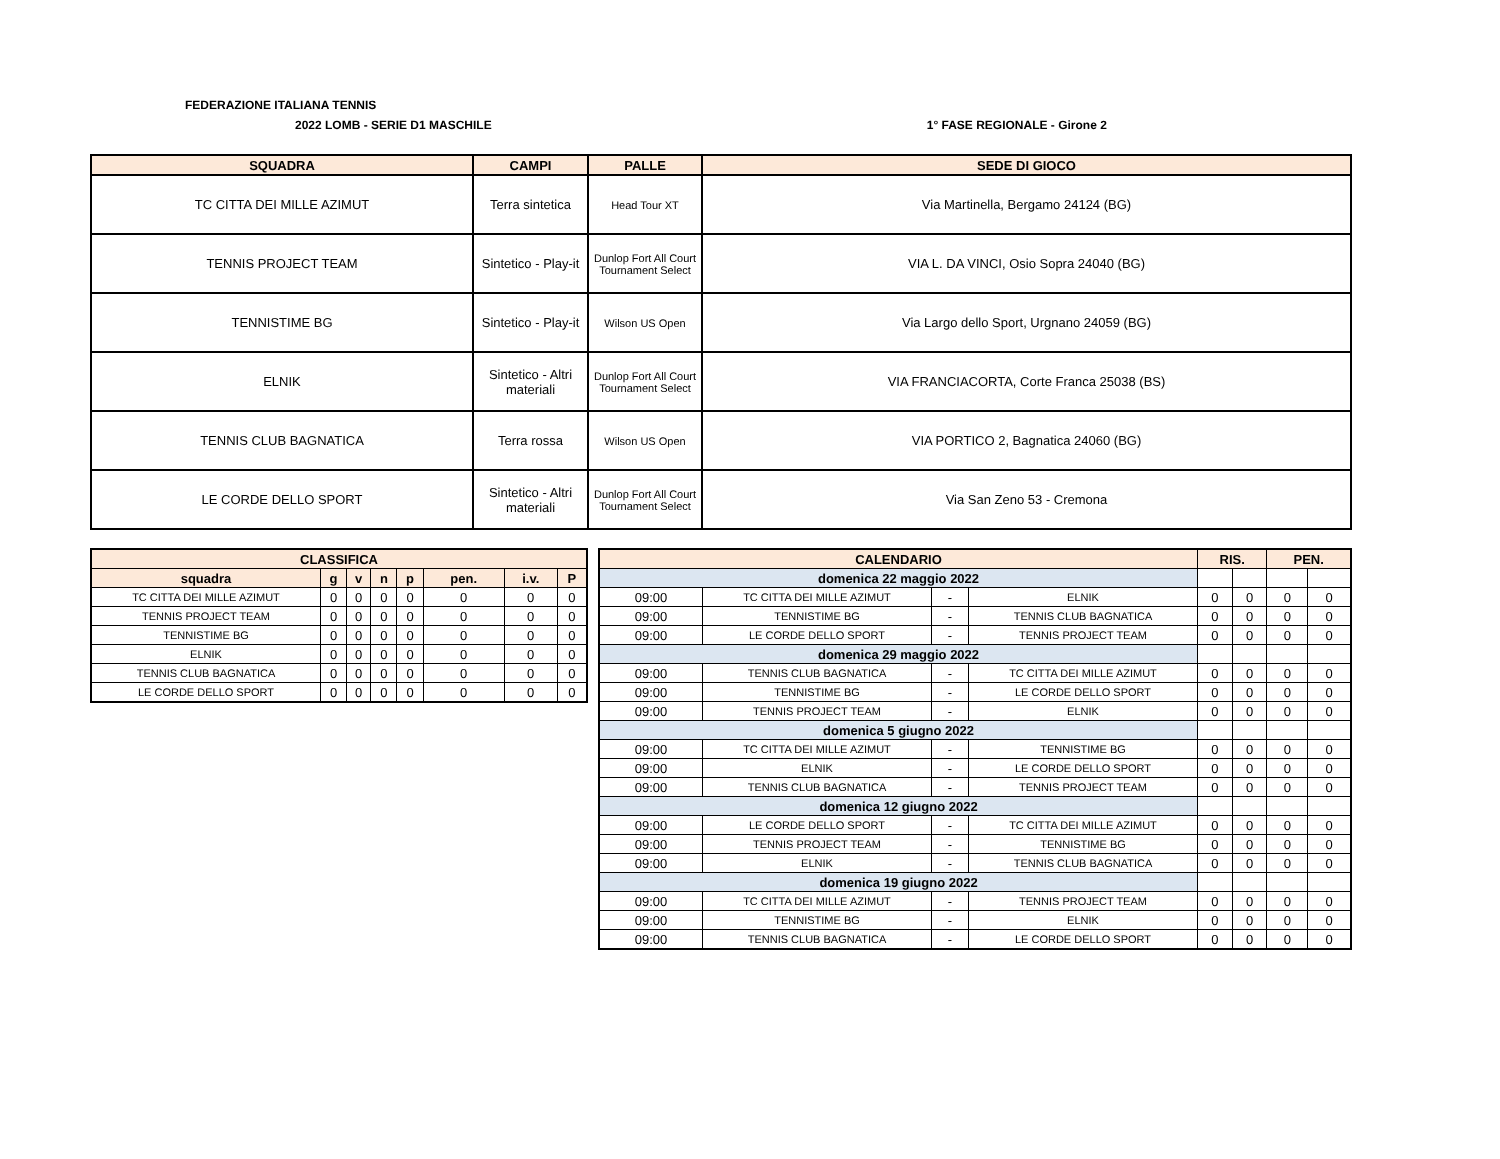FEDERAZIONE ITALIANA TENNIS
2022 LOMB - SERIE D1 MASCHILE 1° FASE REGIONALE - Girone 2
| SQUADRA | CAMPI | PALLE | SEDE DI GIOCO |
| --- | --- | --- | --- |
| TC CITTA DEI MILLE AZIMUT | Terra sintetica | Head Tour XT | Via Martinella, Bergamo 24124 (BG) |
| TENNIS PROJECT TEAM | Sintetico - Play-it | Dunlop Fort All Court Tournament Select | VIA L. DA VINCI, Osio Sopra 24040 (BG) |
| TENNISTIME BG | Sintetico - Play-it | Wilson US Open | Via Largo dello Sport, Urgnano 24059 (BG) |
| ELNIK | Sintetico - Altri materiali | Dunlop Fort All Court Tournament Select | VIA FRANCIACORTA, Corte Franca 25038 (BS) |
| TENNIS CLUB BAGNATICA | Terra rossa | Wilson US Open | VIA PORTICO 2, Bagnatica 24060 (BG) |
| LE CORDE DELLO SPORT | Sintetico - Altri materiali | Dunlop Fort All Court Tournament Select | Via San Zeno 53 - Cremona |
| CLASSIFICA | | | | | | | |
| --- | --- | --- | --- | --- | --- | --- | --- |
| squadra | g | v | n | p | pen. | i.v. | P |
| TC CITTA DEI MILLE AZIMUT | 0 | 0 | 0 | 0 | 0 | 0 | 0 |
| TENNIS PROJECT TEAM | 0 | 0 | 0 | 0 | 0 | 0 | 0 |
| TENNISTIME BG | 0 | 0 | 0 | 0 | 0 | 0 | 0 |
| ELNIK | 0 | 0 | 0 | 0 | 0 | 0 | 0 |
| TENNIS CLUB BAGNATICA | 0 | 0 | 0 | 0 | 0 | 0 | 0 |
| LE CORDE DELLO SPORT | 0 | 0 | 0 | 0 | 0 | 0 | 0 |
| CALENDARIO | | | | RIS. | | PEN. | |
| --- | --- | --- | --- | --- | --- | --- | --- |
| domenica 22 maggio 2022 | | | | | | | |
| 09:00 | TC CITTA DEI MILLE AZIMUT | - | ELNIK | 0 | 0 | 0 | 0 |
| 09:00 | TENNISTIME BG | - | TENNIS CLUB BAGNATICA | 0 | 0 | 0 | 0 |
| 09:00 | LE CORDE DELLO SPORT | - | TENNIS PROJECT TEAM | 0 | 0 | 0 | 0 |
| domenica 29 maggio 2022 | | | | | | | |
| 09:00 | TENNIS CLUB BAGNATICA | - | TC CITTA DEI MILLE AZIMUT | 0 | 0 | 0 | 0 |
| 09:00 | TENNISTIME BG | - | LE CORDE DELLO SPORT | 0 | 0 | 0 | 0 |
| 09:00 | TENNIS PROJECT TEAM | - | ELNIK | 0 | 0 | 0 | 0 |
| domenica 5 giugno 2022 | | | | | | | |
| 09:00 | TC CITTA DEI MILLE AZIMUT | - | TENNISTIME BG | 0 | 0 | 0 | 0 |
| 09:00 | ELNIK | - | LE CORDE DELLO SPORT | 0 | 0 | 0 | 0 |
| 09:00 | TENNIS CLUB BAGNATICA | - | TENNIS PROJECT TEAM | 0 | 0 | 0 | 0 |
| domenica 12 giugno 2022 | | | | | | | |
| 09:00 | LE CORDE DELLO SPORT | - | TC CITTA DEI MILLE AZIMUT | 0 | 0 | 0 | 0 |
| 09:00 | TENNIS PROJECT TEAM | - | TENNISTIME BG | 0 | 0 | 0 | 0 |
| 09:00 | ELNIK | - | TENNIS CLUB BAGNATICA | 0 | 0 | 0 | 0 |
| domenica 19 giugno 2022 | | | | | | | |
| 09:00 | TC CITTA DEI MILLE AZIMUT | - | TENNIS PROJECT TEAM | 0 | 0 | 0 | 0 |
| 09:00 | TENNISTIME BG | - | ELNIK | 0 | 0 | 0 | 0 |
| 09:00 | TENNIS CLUB BAGNATICA | - | LE CORDE DELLO SPORT | 0 | 0 | 0 | 0 |